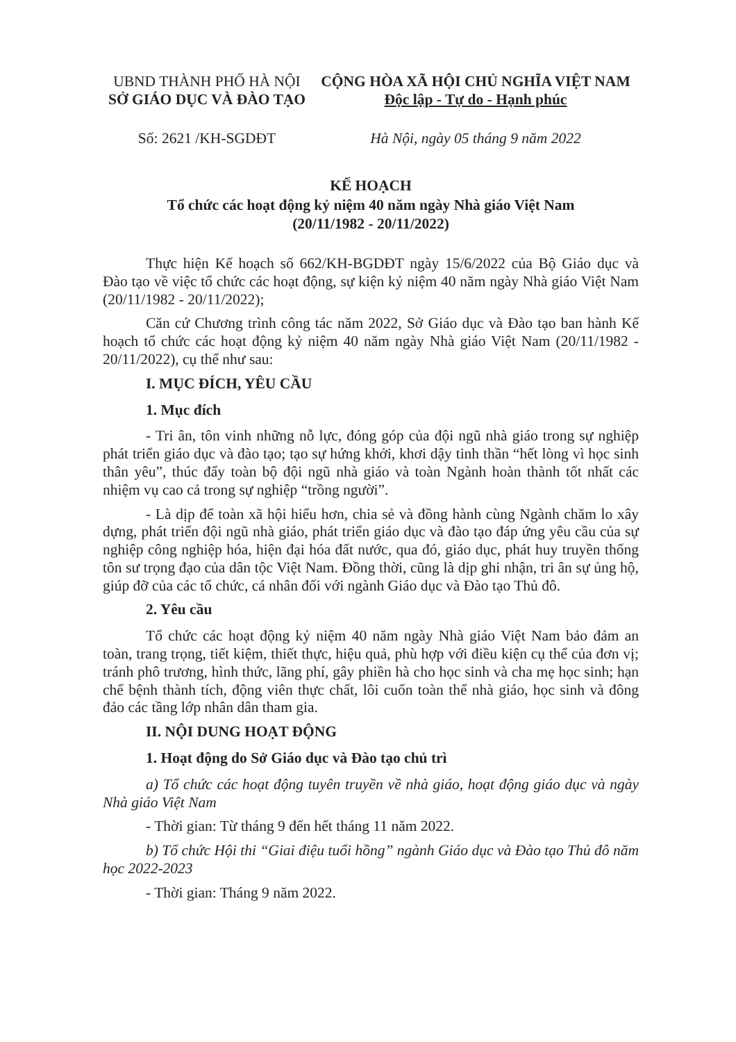UBND THÀNH PHỐ HÀ NỘI
SỞ GIÁO DỤC VÀ ĐÀO TẠO
CỘNG HÒA XÃ HỘI CHỦ NGHĨA VIỆT NAM
Độc lập - Tự do - Hạnh phúc
Số: 2621 /KH-SGDĐT Hà Nội, ngày 05 tháng 9 năm 2022
KẾ HOẠCH
Tổ chức các hoạt động kỷ niệm 40 năm ngày Nhà giáo Việt Nam
(20/11/1982 - 20/11/2022)
Thực hiện Kế hoạch số 662/KH-BGDĐT ngày 15/6/2022 của Bộ Giáo dục và Đào tạo về việc tổ chức các hoạt động, sự kiện kỷ niệm 40 năm ngày Nhà giáo Việt Nam (20/11/1982 - 20/11/2022);
Căn cứ Chương trình công tác năm 2022, Sở Giáo dục và Đào tạo ban hành Kế hoạch tổ chức các hoạt động kỷ niệm 40 năm ngày Nhà giáo Việt Nam (20/11/1982 - 20/11/2022), cụ thể như sau:
I. MỤC ĐÍCH, YÊU CẦU
1. Mục đích
- Tri ân, tôn vinh những nỗ lực, đóng góp của đội ngũ nhà giáo trong sự nghiệp phát triển giáo dục và đào tạo; tạo sự hứng khởi, khơi dậy tinh thần “hết lòng vì học sinh thân yêu”, thúc đẩy toàn bộ đội ngũ nhà giáo và toàn Ngành hoàn thành tốt nhất các nhiệm vụ cao cả trong sự nghiệp “trồng người”.
- Là dịp để toàn xã hội hiểu hơn, chia sẻ và đồng hành cùng Ngành chăm lo xây dựng, phát triển đội ngũ nhà giáo, phát triển giáo dục và đào tạo đáp ứng yêu cầu của sự nghiệp công nghiệp hóa, hiện đại hóa đất nước, qua đó, giáo dục, phát huy truyền thống tôn sư trọng đạo của dân tộc Việt Nam. Đồng thời, cũng là dịp ghi nhận, tri ân sự ủng hộ, giúp đỡ của các tổ chức, cá nhân đối với ngành Giáo dục và Đào tạo Thủ đô.
2. Yêu cầu
Tổ chức các hoạt động kỷ niệm 40 năm ngày Nhà giáo Việt Nam bảo đảm an toàn, trang trọng, tiết kiệm, thiết thực, hiệu quả, phù hợp với điều kiện cụ thể của đơn vị; tránh phô trương, hình thức, lãng phí, gây phiền hà cho học sinh và cha mẹ học sinh; hạn chế bệnh thành tích, động viên thực chất, lôi cuốn toàn thể nhà giáo, học sinh và đông đảo các tầng lớp nhân dân tham gia.
II. NỘI DUNG HOẠT ĐỘNG
1. Hoạt động do Sở Giáo dục và Đào tạo chủ trì
a) Tổ chức các hoạt động tuyên truyền về nhà giáo, hoạt động giáo dục và ngày Nhà giáo Việt Nam
- Thời gian: Từ tháng 9 đến hết tháng 11 năm 2022.
b) Tổ chức Hội thi “Giai điệu tuổi hồng” ngành Giáo dục và Đào tạo Thủ đô năm học 2022-2023
- Thời gian: Tháng 9 năm 2022.